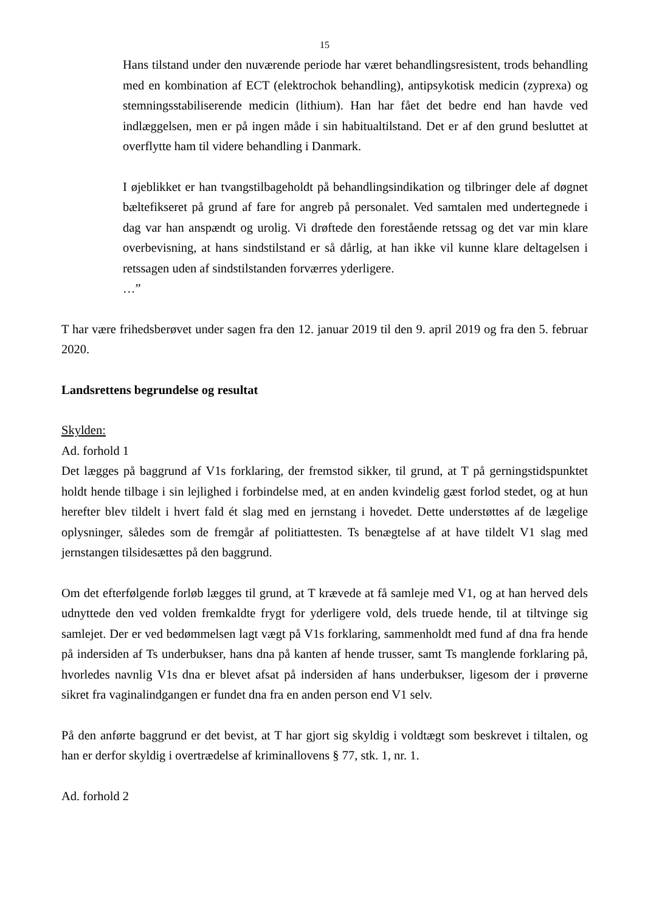15
Hans tilstand under den nuværende periode har været behandlingsresistent, trods behandling med en kombination af ECT (elektrochok behandling), antipsykotisk medicin (zyprexa) og stemningsstabiliserende medicin (lithium). Han har fået det bedre end han havde ved indlæggelsen, men er på ingen måde i sin habitualtilstand. Det er af den grund besluttet at overflytte ham til videre behandling i Danmark.
I øjeblikket er han tvangstilbageholdt på behandlingsindikation og tilbringer dele af døgnet bæltefikseret på grund af fare for angreb på personalet. Ved samtalen med undertegnede i dag var han anspændt og urolig. Vi drøftede den forestående retssag og det var min klare overbevisning, at hans sindstilstand er så dårlig, at han ikke vil kunne klare deltagelsen i retssagen uden af sindstilstanden forværres yderligere.
…”
T har være frihedsberøvet under sagen fra den 12. januar 2019 til den 9. april 2019 og fra den 5. februar 2020.
Landsrettens begrundelse og resultat
Skylden:
Ad. forhold 1
Det lægges på baggrund af V1s forklaring, der fremstod sikker, til grund, at T på gerningstidspunktet holdt hende tilbage i sin lejlighed i forbindelse med, at en anden kvindelig gæst forlod stedet, og at hun herefter blev tildelt i hvert fald ét slag med en jernstang i hovedet. Dette understøttes af de lægelige oplysninger, således som de fremgår af politiattesten. Ts benægtelse af at have tildelt V1 slag med jernstangen tilsidesættes på den baggrund.
Om det efterfølgende forløb lægges til grund, at T krævede at få samleje med V1, og at han herved dels udnyttede den ved volden fremkaldte frygt for yderligere vold, dels truede hende, til at tiltvinge sig samlejet. Der er ved bedømmelsen lagt vægt på V1s forklaring, sammenholdt med fund af dna fra hende på indersiden af Ts underbukser, hans dna på kanten af hende trusser, samt Ts manglende forklaring på, hvorledes navnlig V1s dna er blevet afsat på indersiden af hans underbukser, ligesom der i prøverne sikret fra vaginalindgangen er fundet dna fra en anden person end V1 selv.
På den anførte baggrund er det bevist, at T har gjort sig skyldig i voldtægt som beskrevet i tiltalen, og han er derfor skyldig i overtrædelse af kriminallovens § 77, stk. 1, nr. 1.
Ad. forhold 2